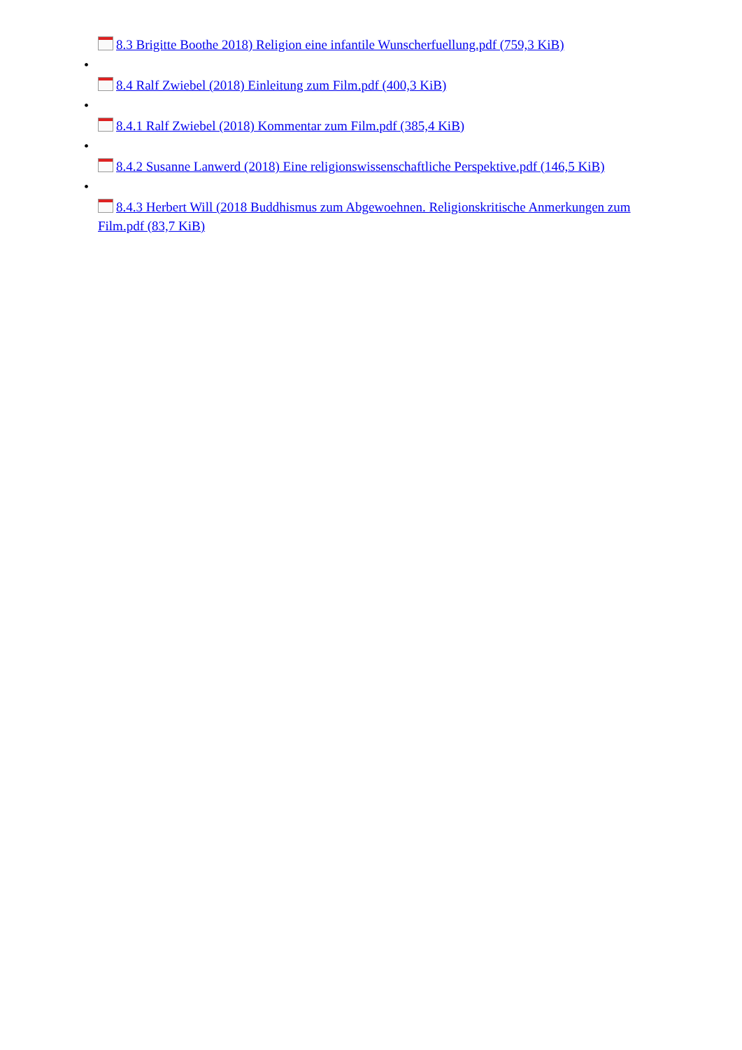8.3 Brigitte Boothe 2018) Religion eine infantile Wunscherfuellung.pdf (759,3 KiB)
•
8.4 Ralf Zwiebel (2018) Einleitung zum Film.pdf (400,3 KiB)
•
8.4.1 Ralf Zwiebel (2018) Kommentar zum Film.pdf (385,4 KiB)
•
8.4.2 Susanne Lanwerd (2018) Eine religionswissenschaftliche Perspektive.pdf (146,5 KiB)
•
8.4.3 Herbert Will (2018 Buddhismus zum Abgewoehnen. Religionskritische Anmerkungen zum Film.pdf (83,7 KiB)